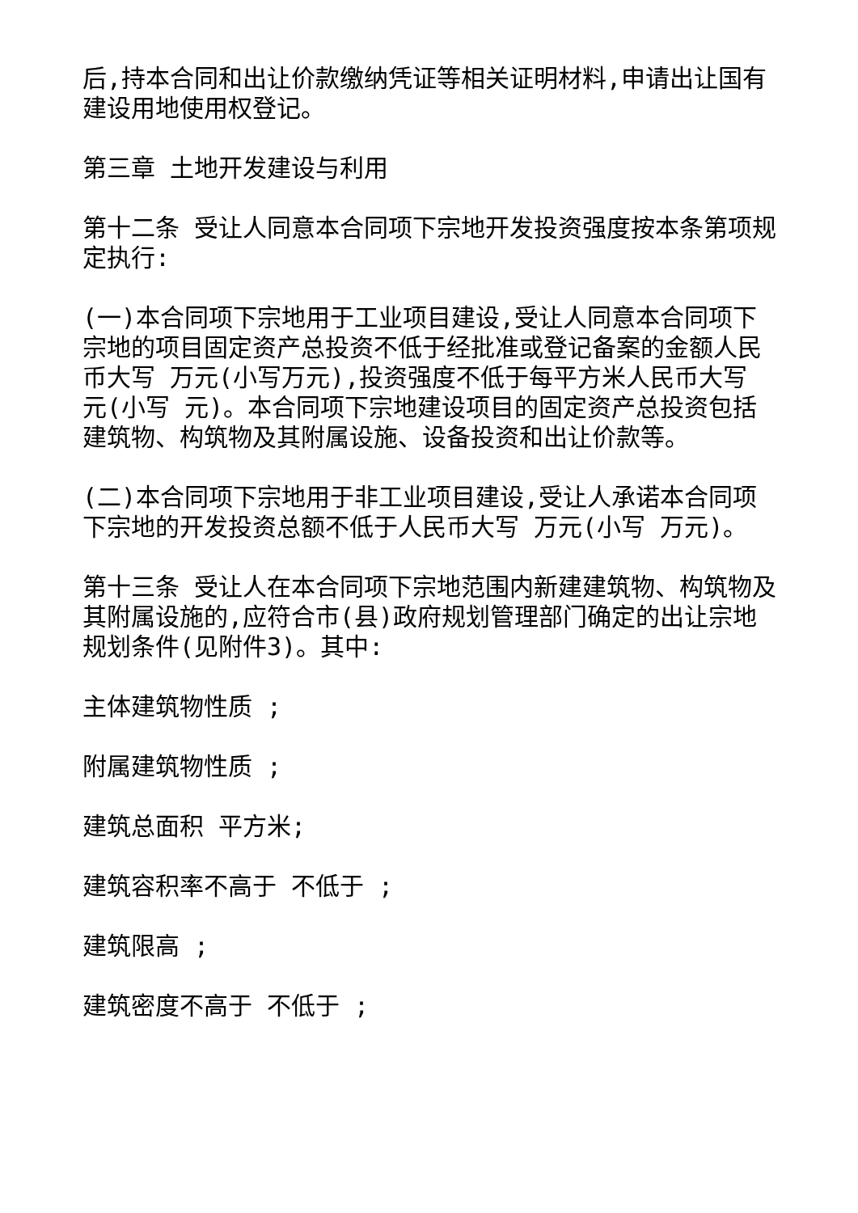后,持本合同和出让价款缴纳凭证等相关证明材料,申请出让国有建设用地使用权登记。
第三章 土地开发建设与利用
第十二条 受让人同意本合同项下宗地开发投资强度按本条第项规定执行:
(一)本合同项下宗地用于工业项目建设,受让人同意本合同项下宗地的项目固定资产总投资不低于经批准或登记备案的金额人民币大写 万元(小写万元),投资强度不低于每平方米人民币大写 元(小写 元)。本合同项下宗地建设项目的固定资产总投资包括建筑物、构筑物及其附属设施、设备投资和出让价款等。
(二)本合同项下宗地用于非工业项目建设,受让人承诺本合同项下宗地的开发投资总额不低于人民币大写 万元(小写 万元)。
第十三条 受让人在本合同项下宗地范围内新建建筑物、构筑物及其附属设施的,应符合市(县)政府规划管理部门确定的出让宗地规划条件(见附件3)。其中:
主体建筑物性质 ;
附属建筑物性质 ;
建筑总面积 平方米;
建筑容积率不高于 不低于 ;
建筑限高 ;
建筑密度不高于 不低于 ;